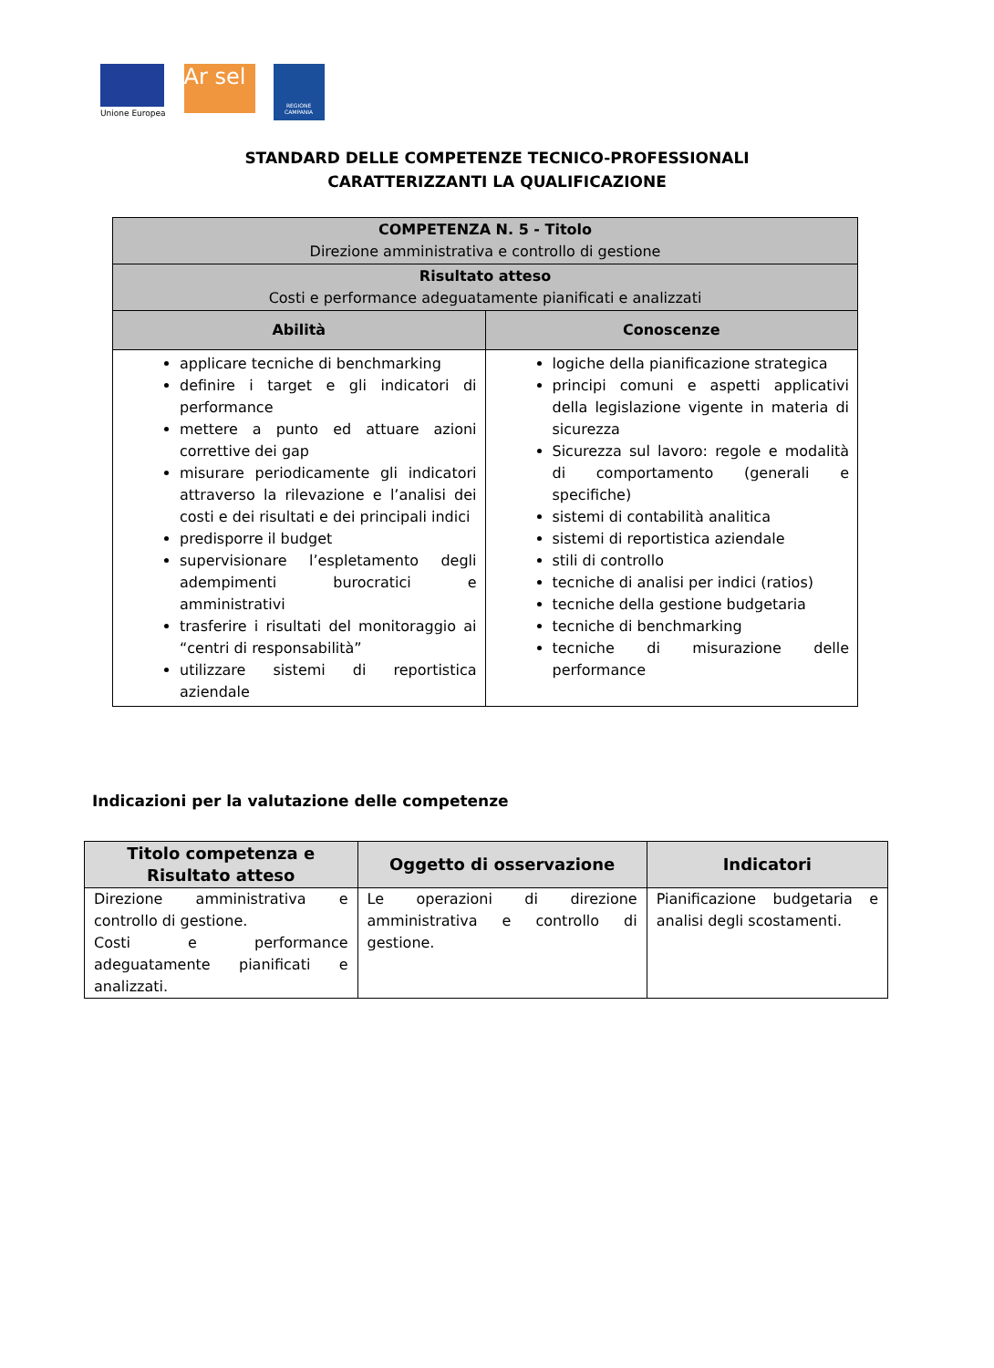Unione Europea
Ar sel
REGIONE CAMPANIA
STANDARD DELLE COMPETENZE TECNICO-PROFESSIONALI
CARATTERIZZANTI LA QUALIFICAZIONE
| COMPETENZA N. 5 - Titolo Direzione amministrativa e controllo di gestione | |
| Risultato atteso Costi e performance adeguatamente pianificati e analizzati | |
| Abilità | Conoscenze |
| applicare tecniche di benchmarking definire i target e gli indicatori di performance mettere a punto ed attuare azioni correttive dei gap misurare periodicamente gli indicatori attraverso la rilevazione e l’analisi dei costi e dei risultati e dei principali indici predisporre il budget supervisionare l’espletamento degli adempimenti burocratici e amministrativi trasferire i risultati del monitoraggio ai “centri di responsabilità” utilizzare sistemi di reportistica aziendale | logiche della pianificazione strategica principi comuni e aspetti applicativi della legislazione vigente in materia di sicurezza Sicurezza sul lavoro: regole e modalità di comportamento (generali e specifiche) sistemi di contabilità analitica sistemi di reportistica aziendale stili di controllo tecniche di analisi per indici (ratios) tecniche della gestione budgetaria tecniche di benchmarking tecniche di misurazione delle performance |
Indicazioni per la valutazione delle competenze
| Titolo competenza e Risultato atteso | Oggetto di osservazione | Indicatori |
| --- | --- | --- |
| Direzione amministrativa e controllo di gestione. Costi e performance adeguatamente pianificati e analizzati. | Le operazioni di direzione amministrativa e controllo di gestione. | Pianificazione budgetaria e analisi degli scostamenti. |